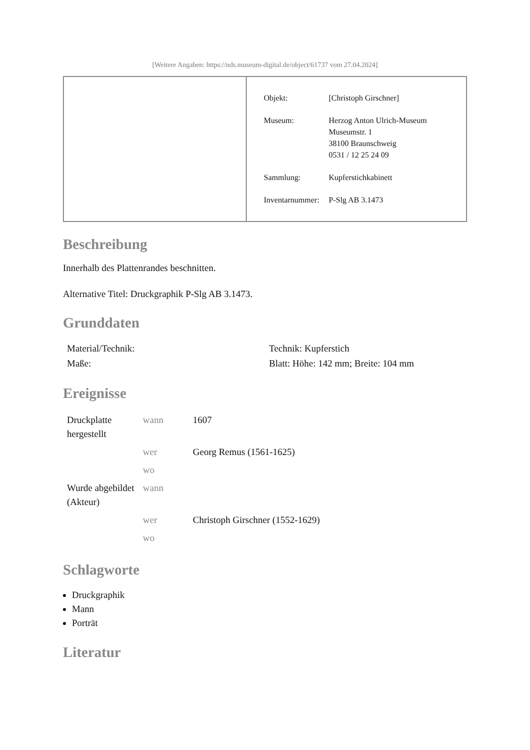[Weitere Angaben: https://nds.museum-digital.de/object/61737 vom 27.04.2024]
| Objekt: | [Christoph Girschner] |
| Museum: | Herzog Anton Ulrich-Museum Museumstr. 1 38100 Braunschweig 0531 / 12 25 24 09 |
| Sammlung: | Kupferstichkabinett |
| Inventarnummer: | P-Slg AB 3.1473 |
Beschreibung
Innerhalb des Plattenrandes beschnitten.
Alternative Titel: Druckgraphik P-Slg AB 3.1473.
Grunddaten
| Material/Technik: | Technik: Kupferstich |
| Maße: | Blatt: Höhe: 142 mm; Breite: 104 mm |
Ereignisse
| Druckplatte hergestellt | wann | 1607 |
| | wer | Georg Remus (1561-1625) |
| | wo | |
| Wurde abgebildet (Akteur) | wann | |
| | wer | Christoph Girschner (1552-1629) |
| | wo | |
Schlagworte
Druckgraphik
Mann
Porträt
Literatur